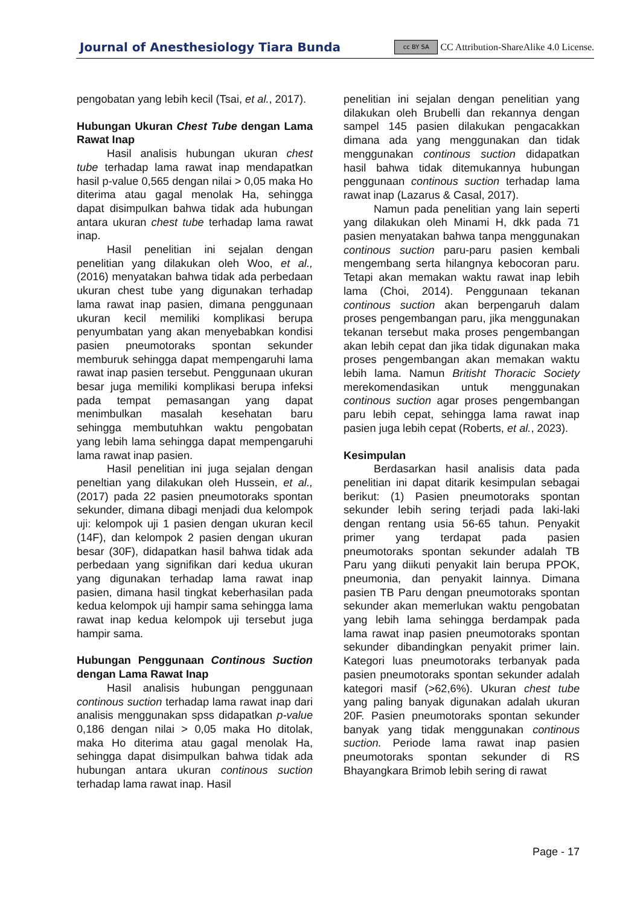Journal of Anesthesiology Tiara Bunda cc BY SA CC Attribution-ShareAlike 4.0 License.
pengobatan yang lebih kecil (Tsai, et al., 2017).
Hubungan Ukuran Chest Tube dengan Lama Rawat Inap
Hasil analisis hubungan ukuran chest tube terhadap lama rawat inap mendapatkan hasil p-value 0,565 dengan nilai > 0,05 maka Ho diterima atau gagal menolak Ha, sehingga dapat disimpulkan bahwa tidak ada hubungan antara ukuran chest tube terhadap lama rawat inap.
Hasil penelitian ini sejalan dengan penelitian yang dilakukan oleh Woo, et al., (2016) menyatakan bahwa tidak ada perbedaan ukuran chest tube yang digunakan terhadap lama rawat inap pasien, dimana penggunaan ukuran kecil memiliki komplikasi berupa penyumbatan yang akan menyebabkan kondisi pasien pneumotoraks spontan sekunder memburuk sehingga dapat mempengaruhi lama rawat inap pasien tersebut. Penggunaan ukuran besar juga memiliki komplikasi berupa infeksi pada tempat pemasangan yang dapat menimbulkan masalah kesehatan baru sehingga membutuhkan waktu pengobatan yang lebih lama sehingga dapat mempengaruhi lama rawat inap pasien.
Hasil penelitian ini juga sejalan dengan peneltian yang dilakukan oleh Hussein, et al., (2017) pada 22 pasien pneumotoraks spontan sekunder, dimana dibagi menjadi dua kelompok uji: kelompok uji 1 pasien dengan ukuran kecil (14F), dan kelompok 2 pasien dengan ukuran besar (30F), didapatkan hasil bahwa tidak ada perbedaan yang signifikan dari kedua ukuran yang digunakan terhadap lama rawat inap pasien, dimana hasil tingkat keberhasilan pada kedua kelompok uji hampir sama sehingga lama rawat inap kedua kelompok uji tersebut juga hampir sama.
Hubungan Penggunaan Continous Suction dengan Lama Rawat Inap
Hasil analisis hubungan penggunaan continous suction terhadap lama rawat inap dari analisis menggunakan spss didapatkan p-value 0,186 dengan nilai > 0,05 maka Ho ditolak, maka Ho diterima atau gagal menolak Ha, sehingga dapat disimpulkan bahwa tidak ada hubungan antara ukuran continous suction terhadap lama rawat inap. Hasil
penelitian ini sejalan dengan penelitian yang dilakukan oleh Brubelli dan rekannya dengan sampel 145 pasien dilakukan pengacakkan dimana ada yang menggunakan dan tidak menggunakan continous suction didapatkan hasil bahwa tidak ditemukannya hubungan penggunaan continous suction terhadap lama rawat inap (Lazarus & Casal, 2017).
Namun pada penelitian yang lain seperti yang dilakukan oleh Minami H, dkk pada 71 pasien menyatakan bahwa tanpa menggunakan continous suction paru-paru pasien kembali mengembang serta hilangnya kebocoran paru. Tetapi akan memakan waktu rawat inap lebih lama (Choi, 2014). Penggunaan tekanan continous suction akan berpengaruh dalam proses pengembangan paru, jika menggunakan tekanan tersebut maka proses pengembangan akan lebih cepat dan jika tidak digunakan maka proses pengembangan akan memakan waktu lebih lama. Namun Britisht Thoracic Society merekomendasikan untuk menggunakan continous suction agar proses pengembangan paru lebih cepat, sehingga lama rawat inap pasien juga lebih cepat (Roberts, et al., 2023).
Kesimpulan
Berdasarkan hasil analisis data pada penelitian ini dapat ditarik kesimpulan sebagai berikut: (1) Pasien pneumotoraks spontan sekunder lebih sering terjadi pada laki-laki dengan rentang usia 56-65 tahun. Penyakit primer yang terdapat pada pasien pneumotoraks spontan sekunder adalah TB Paru yang diikuti penyakit lain berupa PPOK, pneumonia, dan penyakit lainnya. Dimana pasien TB Paru dengan pneumotoraks spontan sekunder akan memerlukan waktu pengobatan yang lebih lama sehingga berdampak pada lama rawat inap pasien pneumotoraks spontan sekunder dibandingkan penyakit primer lain. Kategori luas pneumotoraks terbanyak pada pasien pneumotoraks spontan sekunder adalah kategori masif (>62,6%). Ukuran chest tube yang paling banyak digunakan adalah ukuran 20F. Pasien pneumotoraks spontan sekunder banyak yang tidak menggunakan continous suction. Periode lama rawat inap pasien pneumotoraks spontan sekunder di RS Bhayangkara Brimob lebih sering di rawat
Page - 17